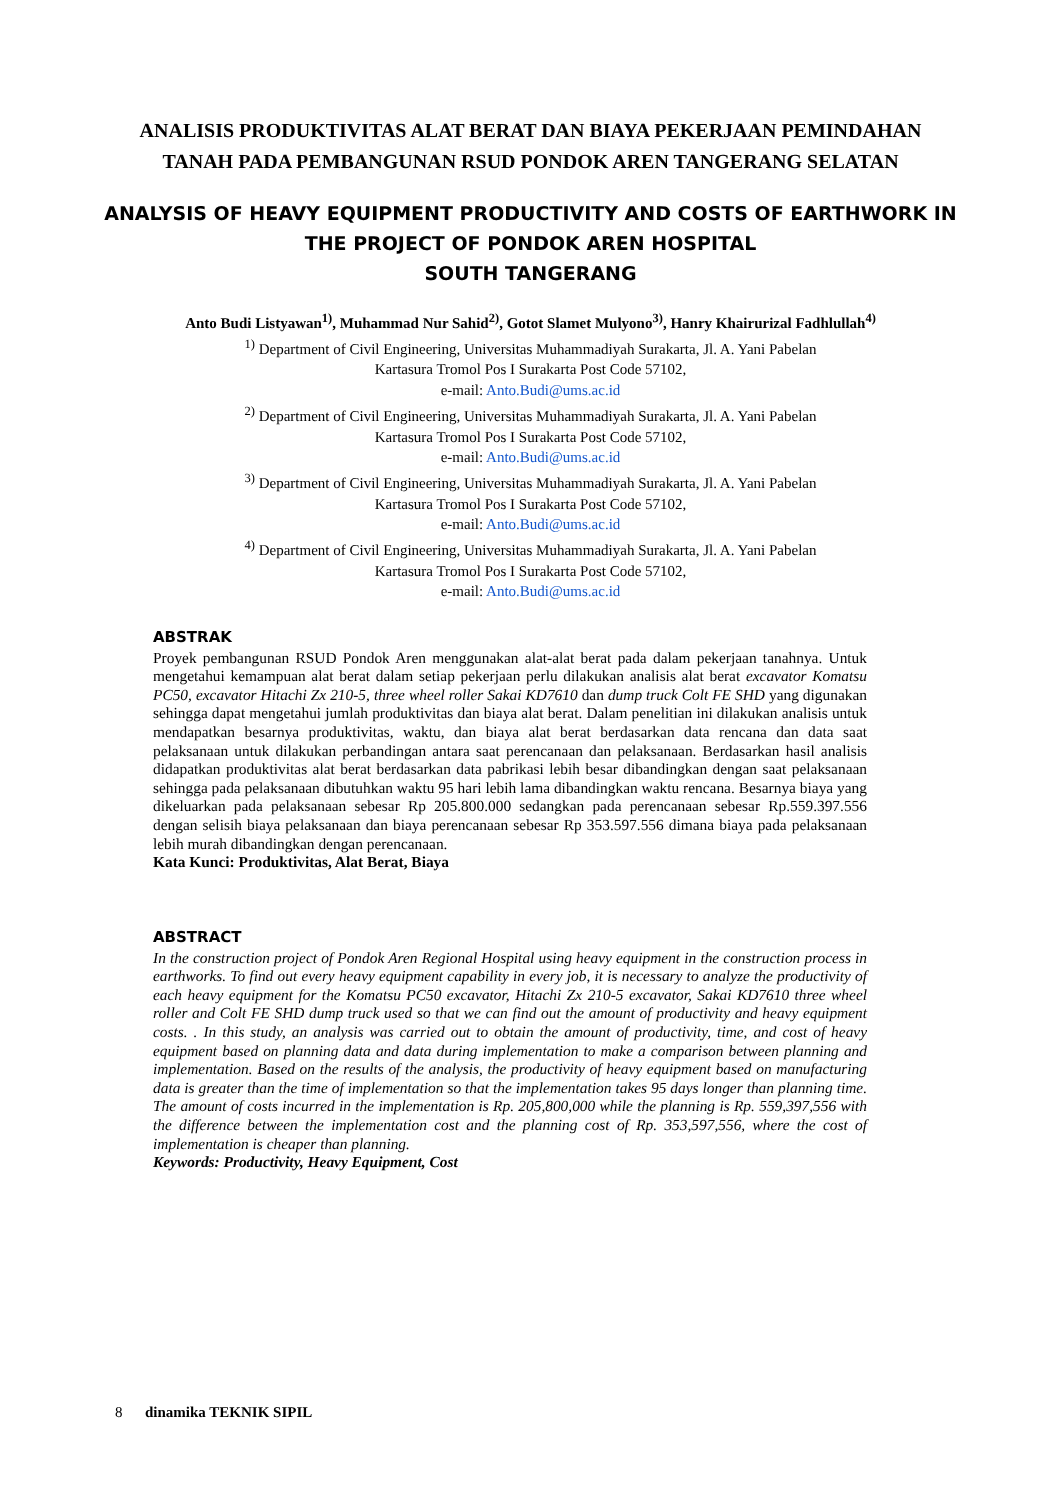ANALISIS PRODUKTIVITAS ALAT BERAT DAN BIAYA PEKERJAAN PEMINDAHAN
TANAH PADA PEMBANGUNAN RSUD PONDOK AREN TANGERANG SELATAN
ANALYSIS OF HEAVY EQUIPMENT PRODUCTIVITY AND COSTS OF EARTHWORK IN
THE PROJECT OF PONDOK AREN HOSPITAL
SOUTH TANGERANG
Anto Budi Listyawan<sup>1)</sup>, Muhammad Nur Sahid<sup>2)</sup>, Gotot Slamet Mulyono<sup>3)</sup>, Hanry Khairurizal Fadhlullah<sup>4)</sup>
<sup>1)</sup> Department of Civil Engineering, Universitas Muhammadiyah Surakarta, Jl. A. Yani Pabelan
Kartasura Tromol Pos I Surakarta Post Code 57102,
e-mail: Anto.Budi@ums.ac.id
<sup>2)</sup> Department of Civil Engineering, Universitas Muhammadiyah Surakarta, Jl. A. Yani Pabelan
Kartasura Tromol Pos I Surakarta Post Code 57102,
e-mail: Anto.Budi@ums.ac.id
<sup>3)</sup> Department of Civil Engineering, Universitas Muhammadiyah Surakarta, Jl. A. Yani Pabelan
Kartasura Tromol Pos I Surakarta Post Code 57102,
e-mail: Anto.Budi@ums.ac.id
<sup>4)</sup> Department of Civil Engineering, Universitas Muhammadiyah Surakarta, Jl. A. Yani Pabelan
Kartasura Tromol Pos I Surakarta Post Code 57102,
e-mail: Anto.Budi@ums.ac.id
ABSTRAK
Proyek pembangunan RSUD Pondok Aren menggunakan alat-alat berat pada dalam pekerjaan tanahnya. Untuk mengetahui kemampuan alat berat dalam setiap pekerjaan perlu dilakukan analisis alat berat excavator Komatsu PC50, excavator Hitachi Zx 210-5, three wheel roller Sakai KD7610 dan dump truck Colt FE SHD yang digunakan sehingga dapat mengetahui jumlah produktivitas dan biaya alat berat. Dalam penelitian ini dilakukan analisis untuk mendapatkan besarnya produktivitas, waktu, dan biaya alat berat berdasarkan data rencana dan data saat pelaksanaan untuk dilakukan perbandingan antara saat perencanaan dan pelaksanaan. Berdasarkan hasil analisis didapatkan produktivitas alat berat berdasarkan data pabrikasi lebih besar dibandingkan dengan saat pelaksanaan sehingga pada pelaksanaan dibutuhkan waktu 95 hari lebih lama dibandingkan waktu rencana. Besarnya biaya yang dikeluarkan pada pelaksanaan sebesar Rp 205.800.000 sedangkan pada perencanaan sebesar Rp.559.397.556 dengan selisih biaya pelaksanaan dan biaya perencanaan sebesar Rp 353.597.556 dimana biaya pada pelaksanaan lebih murah dibandingkan dengan perencanaan.
Kata Kunci: Produktivitas, Alat Berat, Biaya
ABSTRACT
In the construction project of Pondok Aren Regional Hospital using heavy equipment in the construction process in earthworks. To find out every heavy equipment capability in every job, it is necessary to analyze the productivity of each heavy equipment for the Komatsu PC50 excavator, Hitachi Zx 210-5 excavator, Sakai KD7610 three wheel roller and Colt FE SHD dump truck used so that we can find out the amount of productivity and heavy equipment costs. . In this study, an analysis was carried out to obtain the amount of productivity, time, and cost of heavy equipment based on planning data and data during implementation to make a comparison between planning and implementation. Based on the results of the analysis, the productivity of heavy equipment based on manufacturing data is greater than the time of implementation so that the implementation takes 95 days longer than planning time. The amount of costs incurred in the implementation is Rp. 205,800,000 while the planning is Rp. 559,397,556 with the difference between the implementation cost and the planning cost of Rp. 353,597,556, where the cost of implementation is cheaper than planning.
Keywords: Productivity, Heavy Equipment, Cost
8 dinamika TEKNIK SIPIL